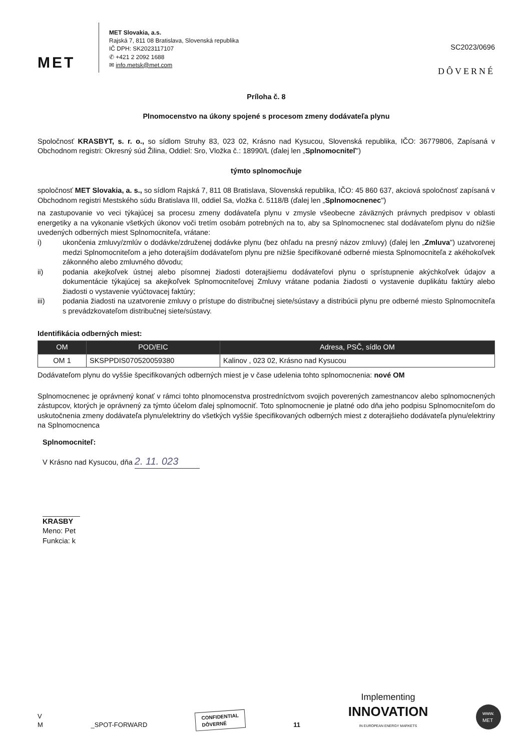MET
MET Slovakia, a.s.
Rajská 7, 811 08 Bratislava, Slovenská republika
IČ DPH: SK2023117107
✆ +421 2 2092 1688
✉ info.metsk@met.com
SC2023/0696
DÔVERNÉ
Príloha č. 8
Plnomocenstvo na úkony spojené s procesom zmeny dodávateľa plynu
Spoločnosť KRASBYT, s. r. o., so sídlom Struhy 83, 023 02, Krásno nad Kysucou, Slovenská republika, IČO: 36779806, Zapísaná v Obchodnom registri: Okresný súd Žilina, Oddiel: Sro, Vložka č.: 18990/L (ďalej len „Splnomocniteľ")
týmto splnomocňuje
spoločnosť MET Slovakia, a. s., so sídlom Rajská 7, 811 08 Bratislava, Slovenská republika, IČO: 45 860 637, akciová spoločnosť zapísaná v Obchodnom registri Mestského súdu Bratislava III, oddiel Sa, vložka č. 5118/B (ďalej len „Splnomocnenec")
na zastupovanie vo veci týkajúcej sa procesu zmeny dodávateľa plynu v zmysle všeobecne záväzných právnych predpisov v oblasti energetiky a na vykonanie všetkých úkonov voči tretím osobám potrebných na to, aby sa Splnomocnenec stal dodávateľom plynu do nižšie uvedených odberných miest Splnomocniteľa, vrátane:
i) ukončenia zmluvy/zmlúv o dodávke/združenej dodávke plynu (bez ohľadu na presný názov zmluvy) (ďalej len „Zmluva") uzatvorenej medzi Splnomocniteľom a jeho doterajším dodávateľom plynu pre nižšie špecifikované odberné miesta Splnomocniteľa z akéhokoľvek zákonného alebo zmluvného dôvodu;
ii) podania akejkoľvek ústnej alebo písomnej žiadosti doterajšiemu dodávateľovi plynu o sprístupnenie akýchkoľvek údajov a dokumentácie týkajúcej sa akejkoľvek Splnomocniteľovej Zmluvy vrátane podania žiadosti o vystavenie duplikátu faktúry alebo žiadosti o vystavenie vyúčtovacej faktúry;
iii) podania žiadosti na uzatvorenie zmluvy o prístupe do distribučnej siete/sústavy a distribúcii plynu pre odberné miesto Splnomocniteľa s prevádzkovateľom distribučnej siete/sústavy.
Identifikácia odberných miest:
| OM | POD/EIC | Adresa, PSČ, sídlo OM |
| --- | --- | --- |
| OM 1 | SKSPPDIS070520059380 | Kalinov , 023 02, Krásno nad Kysucou |
Dodávateľom plynu do vyššie špecifikovaných odberných miest je v čase udelenia tohto splnomocnenia: nové OM
Splnomocnenec je oprávnený konať v rámci tohto plnomocenstva prostredníctvom svojich poverených zamestnancov alebo splnomocnených zástupcov, ktorých je oprávnený za týmto účelom ďalej splnomocniť. Toto splnomocnenie je platné odo dňa jeho podpisu Splnomocniteľom do uskutočnenia zmeny dodávateľa plynu/elektriny do všetkých vyššie špecifikovaných odberných miest z doterajšieho dodávateľa plynu/elektriny na Splnomocnenca
Splnomocniteľ:
V Krásno nad Kysucou, dňa 2. 11. 023
KRASBY
Meno: Pet
Funkcia: k
V
M
_SPOT-FORWARD
CONFIDENTIAL
DÔVERNÉ
11
Implementing
INNOVATION
IN EUROPEAN ENERGY MARKETS
www.
MET